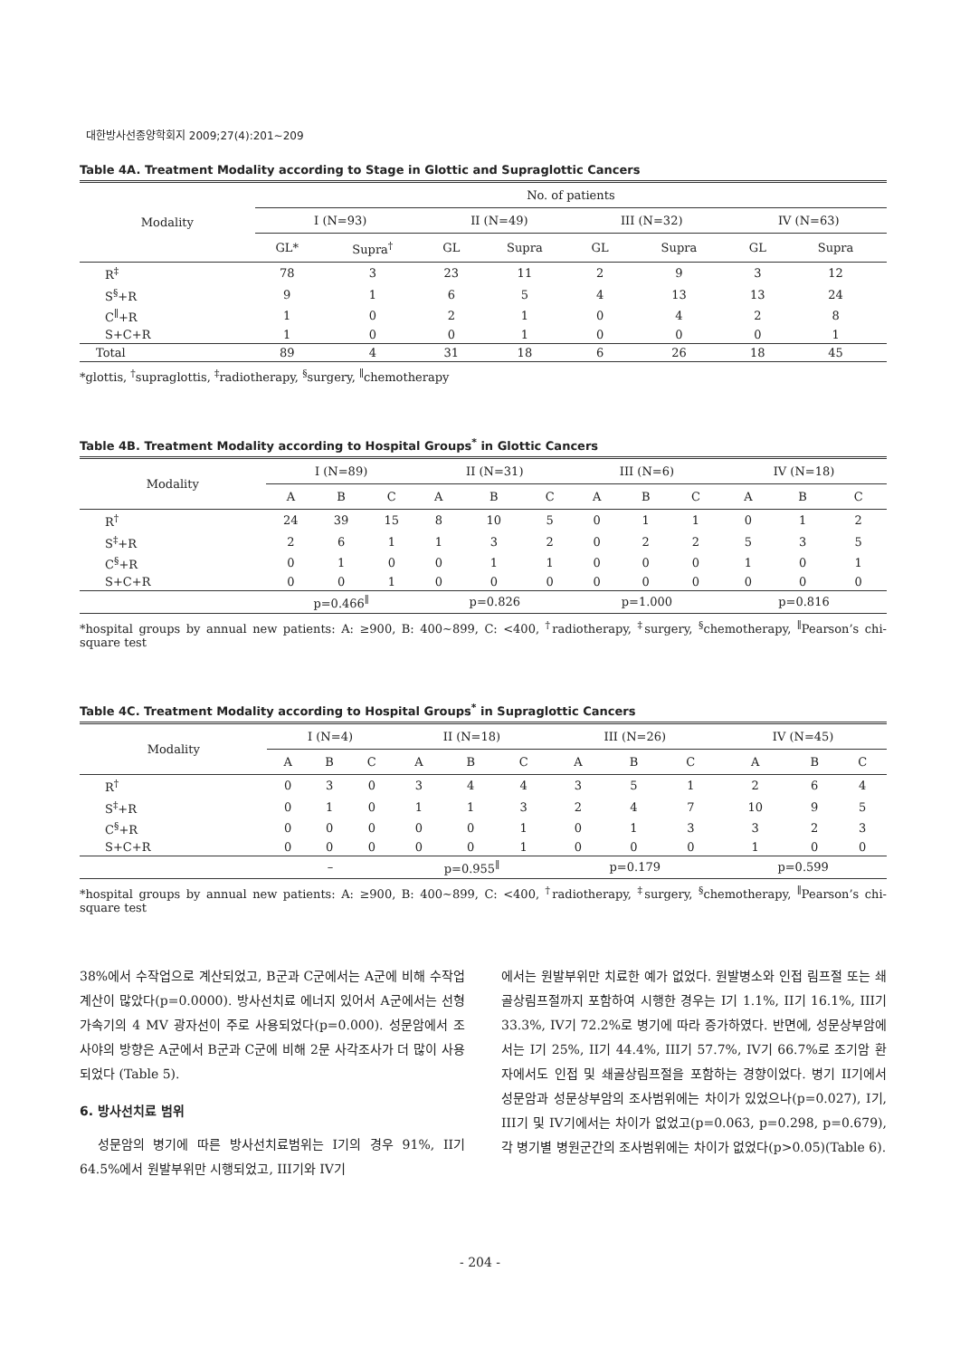대한방사선종양학회지 2009;27(4):201∼209
Table 4A. Treatment Modality according to Stage in Glottic and Supraglottic Cancers
| Modality | No. of patients | | | | | | | |
| --- | --- | --- | --- | --- | --- | --- | --- | --- |
| | I (N=93) | | II (N=49) | | III (N=32) | | IV (N=63) | |
| | GL* | Supra<sup>†</sup> | GL | Supra | GL | Supra | GL | Supra |
| R<sup>‡</sup> | 78 | 3 | 23 | 11 | 2 | 9 | 3 | 12 |
| S<sup>§</sup>+R | 9 | 1 | 6 | 5 | 4 | 13 | 13 | 24 |
| C<sup>∥</sup>+R | 1 | 0 | 2 | 1 | 0 | 4 | 2 | 8 |
| S+C+R | 1 | 0 | 0 | 1 | 0 | 0 | 0 | 1 |
| Total | 89 | 4 | 31 | 18 | 6 | 26 | 18 | 45 |
*glottis, <sup>†</sup>supraglottis, <sup>‡</sup>radiotherapy, <sup>§</sup>surgery, <sup>∥</sup>chemotherapy
Table 4B. Treatment Modality according to Hospital Groups<sup>*</sup> in Glottic Cancers
| Modality | I (N=89) | | | II (N=31) | | | III (N=6) | | | IV (N=18) | | |
| --- | --- | --- | --- | --- | --- | --- | --- | --- | --- | --- | --- | --- |
| | A | B | C | A | B | C | A | B | C | A | B | C |
| R<sup>†</sup> | 24 | 39 | 15 | 8 | 10 | 5 | 0 | 1 | 1 | 0 | 1 | 2 |
| S<sup>‡</sup>+R | 2 | 6 | 1 | 1 | 3 | 2 | 0 | 2 | 2 | 5 | 3 | 5 |
| C<sup>§</sup>+R | 0 | 1 | 0 | 0 | 1 | 1 | 0 | 0 | 0 | 1 | 0 | 1 |
| S+C+R | 0 | 0 | 1 | 0 | 0 | 0 | 0 | 0 | 0 | 0 | 0 | 0 |
| | p=0.466<sup>∥</sup> | | | p=0.826 | | | p=1.000 | | | p=0.816 | | |
*hospital groups by annual new patients: A: ≥900, B: 400∼899, C: <400, <sup>†</sup>radiotherapy, <sup>‡</sup>surgery, <sup>§</sup>chemotherapy, <sup>∥</sup>Pearson’s chi-square test
Table 4C. Treatment Modality according to Hospital Groups<sup>*</sup> in Supraglottic Cancers
| Modality | I (N=4) | | | II (N=18) | | | III (N=26) | | | IV (N=45) | | |
| --- | --- | --- | --- | --- | --- | --- | --- | --- | --- | --- | --- | --- |
| | A | B | C | A | B | C | A | B | C | A | B | C |
| R<sup>†</sup> | 0 | 3 | 0 | 3 | 4 | 4 | 3 | 5 | 1 | 2 | 6 | 4 |
| S<sup>‡</sup>+R | 0 | 1 | 0 | 1 | 1 | 3 | 2 | 4 | 7 | 10 | 9 | 5 |
| C<sup>§</sup>+R | 0 | 0 | 0 | 0 | 0 | 1 | 0 | 1 | 3 | 3 | 2 | 3 |
| S+C+R | 0 | 0 | 0 | 0 | 0 | 1 | 0 | 0 | 0 | 1 | 0 | 0 |
| | – | | | p=0.955<sup>∥</sup> | | | p=0.179 | | | p=0.599 | | |
*hospital groups by annual new patients: A: ≥900, B: 400∼899, C: <400, <sup>†</sup>radiotherapy, <sup>‡</sup>surgery, <sup>§</sup>chemotherapy, <sup>∥</sup>Pearson’s chi-square test
38%에서 수작업으로 계산되었고, B군과 C군에서는 A군에 비해 수작업 계산이 많았다(p=0.0000). 방사선치료 에너지 있어서 A군에서는 선형가속기의 4 MV 광자선이 주로 사용되었다(p=0.000). 성문암에서 조사야의 방향은 A군에서 B군과 C군에 비해 2문 사각조사가 더 많이 사용되었다 (Table 5).
6. 방사선치료 범위
성문암의 병기에 따른 방사선치료범위는 I기의 경우 91%, II기 64.5%에서 원발부위만 시행되었고, III기와 IV기
에서는 원발부위만 치료한 예가 없었다. 원발병소와 인접 림프절 또는 쇄골상림프절까지 포함하여 시행한 경우는 I기 1.1%, II기 16.1%, III기 33.3%, IV기 72.2%로 병기에 따라 증가하였다. 반면에, 성문상부암에서는 I기 25%, II기 44.4%, III기 57.7%, IV기 66.7%로 조기암 환자에서도 인접 및 쇄골상림프절을 포함하는 경향이었다. 병기 II기에서 성문암과 성문상부암의 조사범위에는 차이가 있었으나(p=0.027), I기, III기 및 IV기에서는 차이가 없었고(p=0.063, p=0.298, p=0.679), 각 병기별 병원군간의 조사범위에는 차이가 없었다(p>0.05)(Table 6).
- 204 -